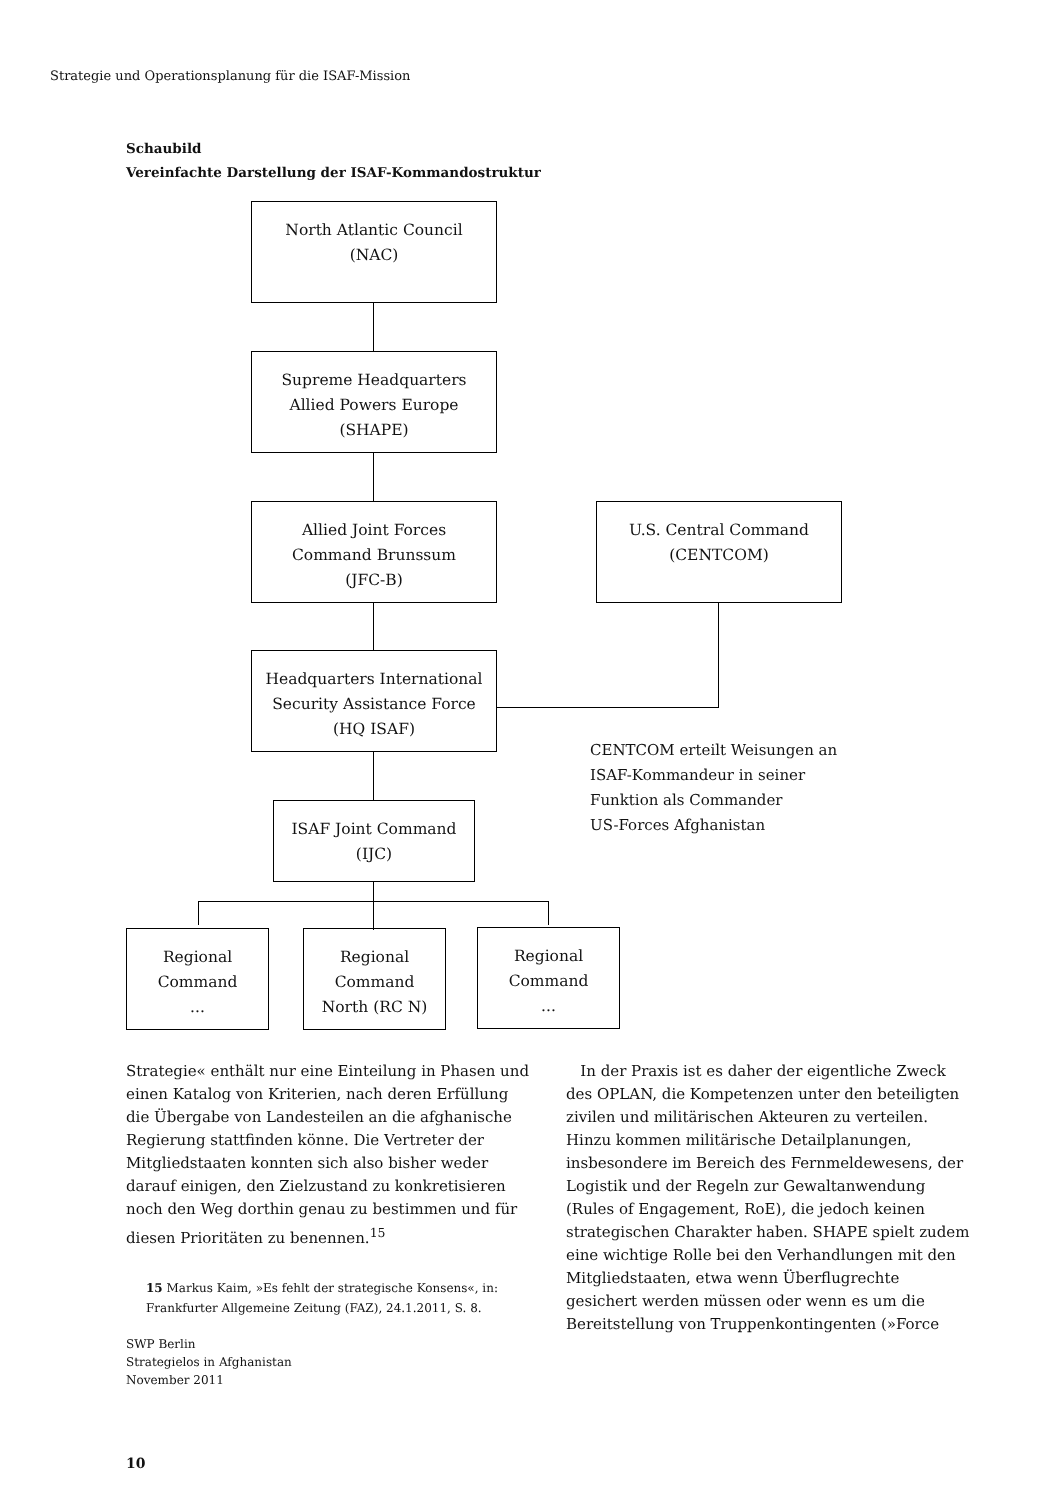Strategie und Operationsplanung für die ISAF-Mission
Schaubild
Vereinfachte Darstellung der ISAF-Kommandostruktur
North Atlantic Council
(NAC)
Supreme Headquarters
Allied Powers Europe
(SHAPE)
Allied Joint Forces
Command Brunssum
(JFC-B)
U.S. Central Command
(CENTCOM)
Headquarters International
Security Assistance Force
(HQ ISAF)
CENTCOM erteilt Weisungen an
ISAF-Kommandeur in seiner
Funktion als Commander
US-Forces Afghanistan
ISAF Joint Command
(IJC)
Regional
Command
...
Regional
Command
North (RC N)
Regional
Command
...
Strategie« enthält nur eine Einteilung in Phasen und einen Katalog von Kriterien, nach deren Erfüllung die Übergabe von Landesteilen an die afghanische Regierung stattfinden könne. Die Vertreter der Mitgliedstaaten konnten sich also bisher weder darauf einigen, den Zielzustand zu konkretisieren noch den Weg dorthin genau zu bestimmen und für diesen Prioritäten zu benennen.<sup>15</sup>
15 Markus Kaim, »Es fehlt der strategische Konsens«, in: Frankfurter Allgemeine Zeitung (FAZ), 24.1.2011, S. 8.
In der Praxis ist es daher der eigentliche Zweck des OPLAN, die Kompetenzen unter den beteiligten zivilen und militärischen Akteuren zu verteilen. Hinzu kommen militärische Detailplanungen, insbesondere im Bereich des Fernmeldewesens, der Logistik und der Regeln zur Gewaltanwendung (Rules of Engagement, RoE), die jedoch keinen strategischen Charakter haben. SHAPE spielt zudem eine wichtige Rolle bei den Verhandlungen mit den Mitgliedstaaten, etwa wenn Überflugrechte gesichert werden müssen oder wenn es um die Bereitstellung von Truppenkontingenten (»Force
SWP Berlin
Strategielos in Afghanistan
November 2011
10